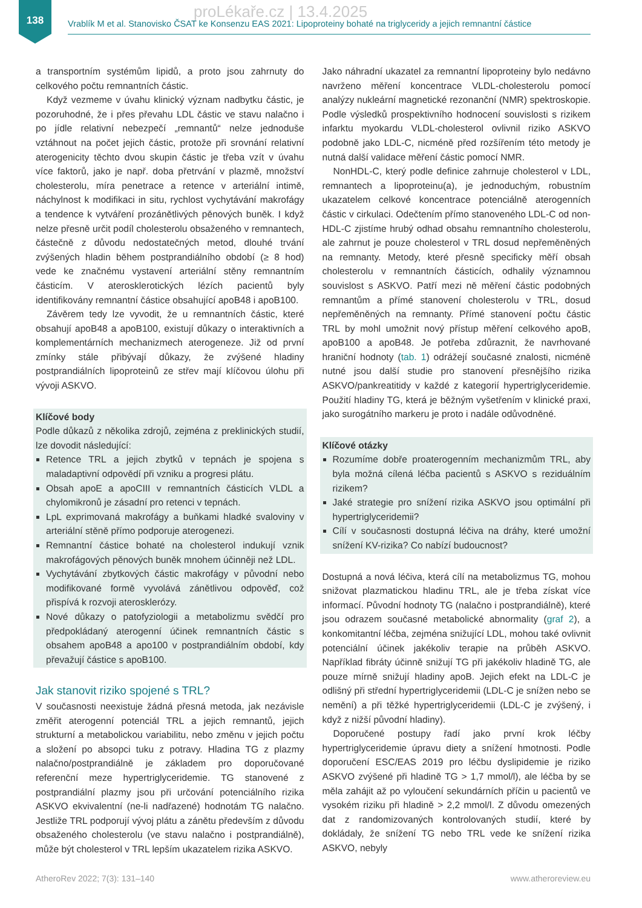138 proLékaře.cz | 13.4.2025
Vrablík M et al. Stanovisko ČSAT ke Konsenzu EAS 2021: Lipoproteiny bohaté na triglyceridy a jejich remnantní částice
a transportním systémům lipidů, a proto jsou zahrnuty do celkového počtu remnantních částic.
Když vezmeme v úvahu klinický význam nadbytku částic, je pozoruhodné, že i přes převahu LDL částic ve stavu nalačno i po jídle relativní nebezpečí „remnantů“ nelze jednoduše vztáhnout na počet jejich částic, protože při srovnání relativní aterogenicity těchto dvou skupin částic je třeba vzít v úvahu více faktorů, jako je např. doba přetrvání v plazmě, množství cholesterolu, míra penetrace a retence v arteriální intimě, náchylnost k modifikaci in situ, rychlost vychytávání makrofágy a tendence k vytváření prozánětlivých pěnových buněk. I když nelze přesně určit podíl cholesterolu obsaženého v remnantech, částečně z důvodu nedostatečných metod, dlouhé trvání zvýšených hladin během postprandiálního období (≥ 8 hod) vede ke značnému vystavení arteriální stěny remnantním částicím. V aterosklerotických lézích pacientů byly identifikovány remnantní částice obsahující apoB48 i apoB100.
Závěrem tedy lze vyvodit, že u remnantních částic, které obsahují apoB48 a apoB100, existují důkazy o interaktivních a komplementárních mechanizmech aterogeneze. Již od první zmínky stále přibývají důkazy, že zvýšené hladiny postprandiálních lipoproteinů ze střev mají klíčovou úlohu při vývoji ASKVO.
Klíčové body
Podle důkazů z několika zdrojů, zejména z preklinických studií, lze dovodit následující:
Retence TRL a jejich zbytků v tepnách je spojena s maladaptivní odpovědí při vzniku a progresi plátu.
Obsah apoE a apoCIII v remnantních částicích VLDL a chylomikronů je zásadní pro retenci v tepnách.
LpL exprimovaná makrofágy a buňkami hladké svaloviny v arteriální stěně přímo podporuje aterogenezi.
Remnantní částice bohaté na cholesterol indukují vznik makrofágových pěnových buněk mnohem účinněji než LDL.
Vychytávání zbytkových částic makrofágy v původní nebo modifikované formě vyvolává zánětlivou odpověď, což přispívá k rozvoji aterosklerózy.
Nové důkazy o patofyziologii a metabolizmu svědčí pro předpokládaný aterogenní účinek remnantních částic s obsahem apoB48 a apo100 v postprandiálním období, kdy převažují částice s apoB100.
Jak stanovit riziko spojené s TRL?
V současnosti neexistuje žádná přesná metoda, jak nezávisle změřit aterogenní potenciál TRL a jejich remnantů, jejich strukturní a metabolickou variabilitu, nebo změnu v jejich počtu a složení po absopci tuku z potravy. Hladina TG z plazmy nalačno/postprandiálně je základem pro doporučované referenční meze hypertriglyceridemie. TG stanovené z postprandiální plazmy jsou při určování potenciálního rizika ASKVO ekvivalentní (ne-li nadřazené) hodnotám TG nalačno. Jestliže TRL podporují vývoj plátu a zánětu především z důvodu obsaženého cholesterolu (ve stavu nalačno i postprandiálně), může být cholesterol v TRL lepším ukazatelem rizika ASKVO.
Jako náhradní ukazatel za remnantní lipoproteiny bylo nedávno navrženo měření koncentrace VLDL-cholesterolu pomocí analýzy nukleární magnetické rezonanční (NMR) spektroskopie. Podle výsledků prospektivního hodnocení souvislosti s rizikem infarktu myokardu VLDL-cholesterol ovlivnil riziko ASKVO podobně jako LDL-C, nicméně před rozšířením této metody je nutná další validace měření částic pomocí NMR.
NonHDL-C, který podle definice zahrnuje cholesterol v LDL, remnantech a lipoproteinu(a), je jednoduchým, robustním ukazatelem celkové koncentrace potenciálně aterogenních částic v cirkulaci. Odečtením přímo stanoveného LDL-C od non-HDL-C zjistíme hrubý odhad obsahu remnantního cholesterolu, ale zahrnut je pouze cholesterol v TRL dosud nepřeměněných na remnanty. Metody, které přesně specificky měří obsah cholesterolu v remnantních částicích, odhalily významnou souvislost s ASKVO. Patří mezi ně měření částic podobných remnantům a přímé stanovení cholesterolu v TRL, dosud nepřeměněných na remnanty. Přímé stanovení počtu částic TRL by mohl umožnit nový přístup měření celkového apoB, apoB100 a apoB48. Je potřeba zdůraznit, že navrhované hraniční hodnoty (tab. 1) odrážejí současné znalosti, nicméně nutné jsou další studie pro stanovení přesnějšího rizika ASKVO/pankreatitidy v každé z kategorií hypertriglyceridemie. Použití hladiny TG, která je běžným vyšetřením v klinické praxi, jako surogátního markeru je proto i nadále odůvodněné.
Klíčové otázky
Rozumíme dobře proaterogenním mechanizmům TRL, aby byla možná cílená léčba pacientů s ASKVO s reziduálním rizikem?
Jaké strategie pro snížení rizika ASKVO jsou optimální při hypertriglyceridemii?
Cílí v současnosti dostupná léčiva na dráhy, které umožní snížení KV-rizika? Co nabízí budoucnost?
Dostupná a nová léčiva, která cílí na metabolizmus TG, mohou snižovat plazmatickou hladinu TRL, ale je třeba získat více informací. Původní hodnoty TG (nalačno i postprandiálně), které jsou odrazem současné metabolické abnormality (graf 2), a konkomitantní léčba, zejména snižující LDL, mohou také ovlivnit potenciální účinek jakékoliv terapie na průběh ASKVO. Například fibráty účinně snižují TG při jakékoliv hladině TG, ale pouze mírně snižují hladiny apoB. Jejich efekt na LDL-C je odlišný při střední hypertriglyceridemii (LDL-C je snížen nebo se nemění) a při těžké hypertriglyceridemii (LDL-C je zvýšený, i když z nižší původní hladiny).
Doporučené postupy řadí jako první krok léčby hypertriglyceridemie úpravu diety a snížení hmotnosti. Podle doporučení ESC/EAS 2019 pro léčbu dyslipidemie je riziko ASKVO zvýšené při hladině TG > 1,7 mmol/l), ale léčba by se měla zahájit až po vyloučení sekundárních příčin u pacientů ve vysokém riziku při hladině > 2,2 mmol/l. Z důvodu omezených dat z randomizovaných kontrolovaných studií, které by dokládaly, že snížení TG nebo TRL vede ke snížení rizika ASKVO, nebyly
AtheroRev 2022; 7(3): 131–140 www.atheroreview.eu